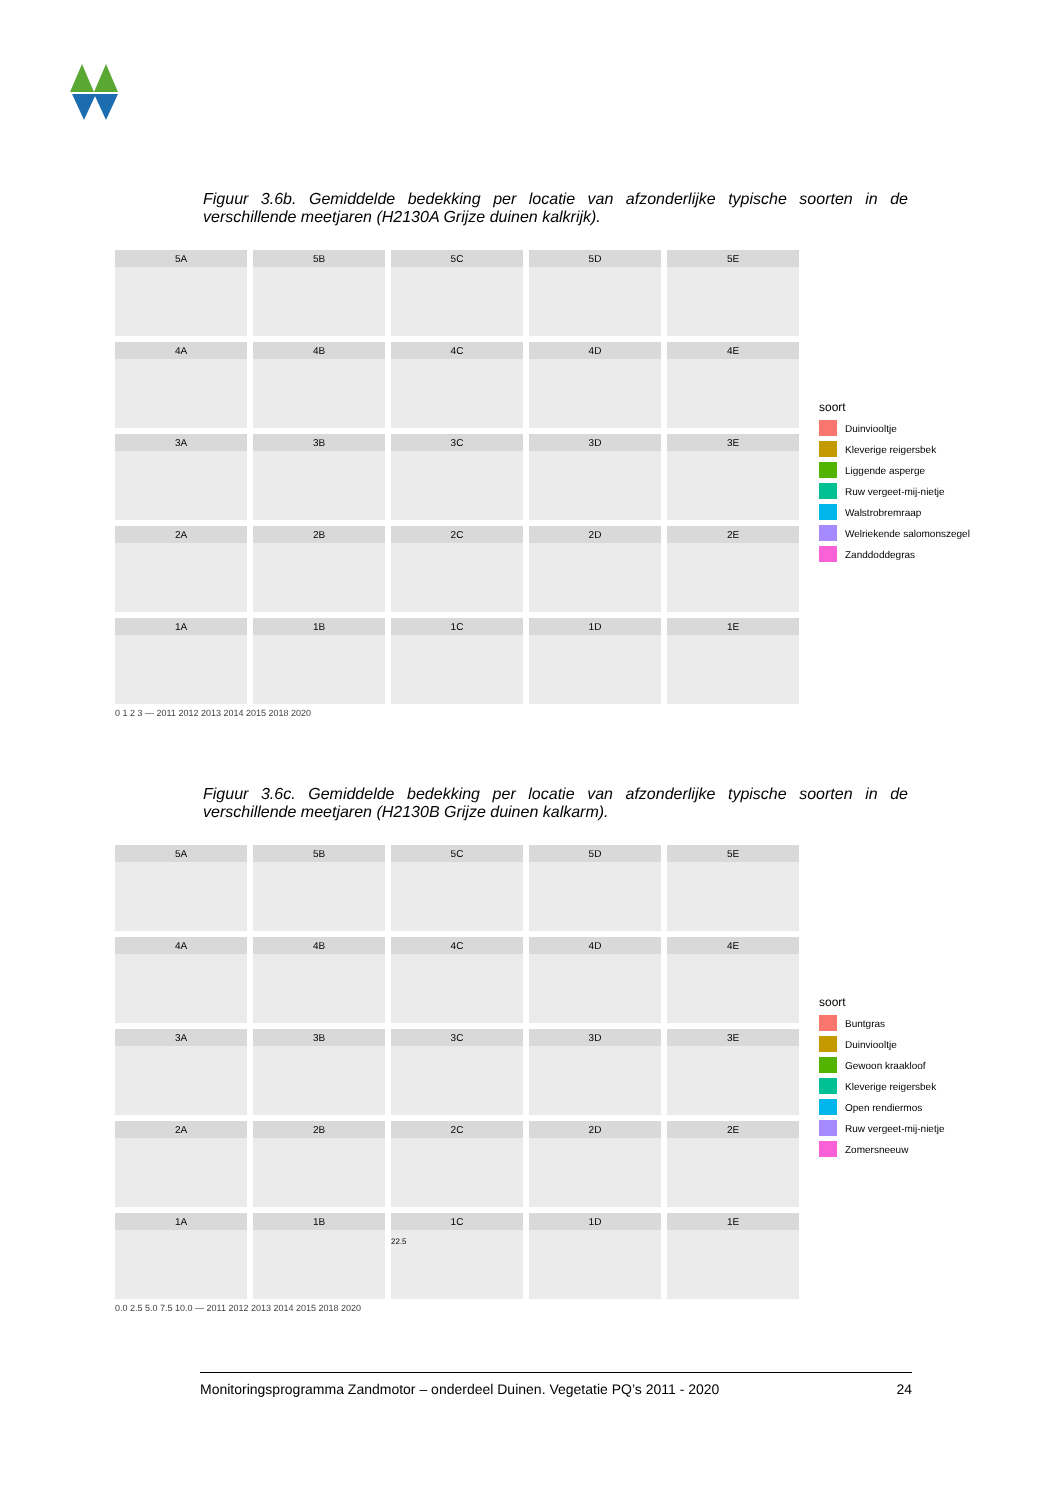Figuur 3.6b. Gemiddelde bedekking per locatie van afzonderlijke typische soorten in de verschillende meetjaren (H2130A Grijze duinen kalkrijk).
5A
5B
5C
5D
5E
4A
4B
4C
4D
4E
3A
3B
3C
3D
3E
2A
2B
2C
2D
2E
1A
1B
1C
1D
1E
0 1 2 3 — 2011 2012 2013 2014 2015 2018 2020
soort
Duinviooltje
Kleverige reigersbek
Liggende asperge
Ruw vergeet-mij-nietje
Walstrobremraap
Welriekende salomonszegel
Zanddoddegras
Figuur 3.6c. Gemiddelde bedekking per locatie van afzonderlijke typische soorten in de verschillende meetjaren (H2130B Grijze duinen kalkarm).
5A
5B
5C
5D
5E
4A
4B
4C
4D
4E
3A
3B
3C
3D
3E
2A
2B
2C
2D
2E
1A
1B
1C
22.5
1D
1E
0.0 2.5 5.0 7.5 10.0 — 2011 2012 2013 2014 2015 2018 2020
soort
Buntgras
Duinviooltje
Gewoon kraakloof
Kleverige reigersbek
Open rendiermos
Ruw vergeet-mij-nietje
Zomersneeuw
Monitoringsprogramma Zandmotor – onderdeel Duinen. Vegetatie PQ’s 2011 - 2020 24